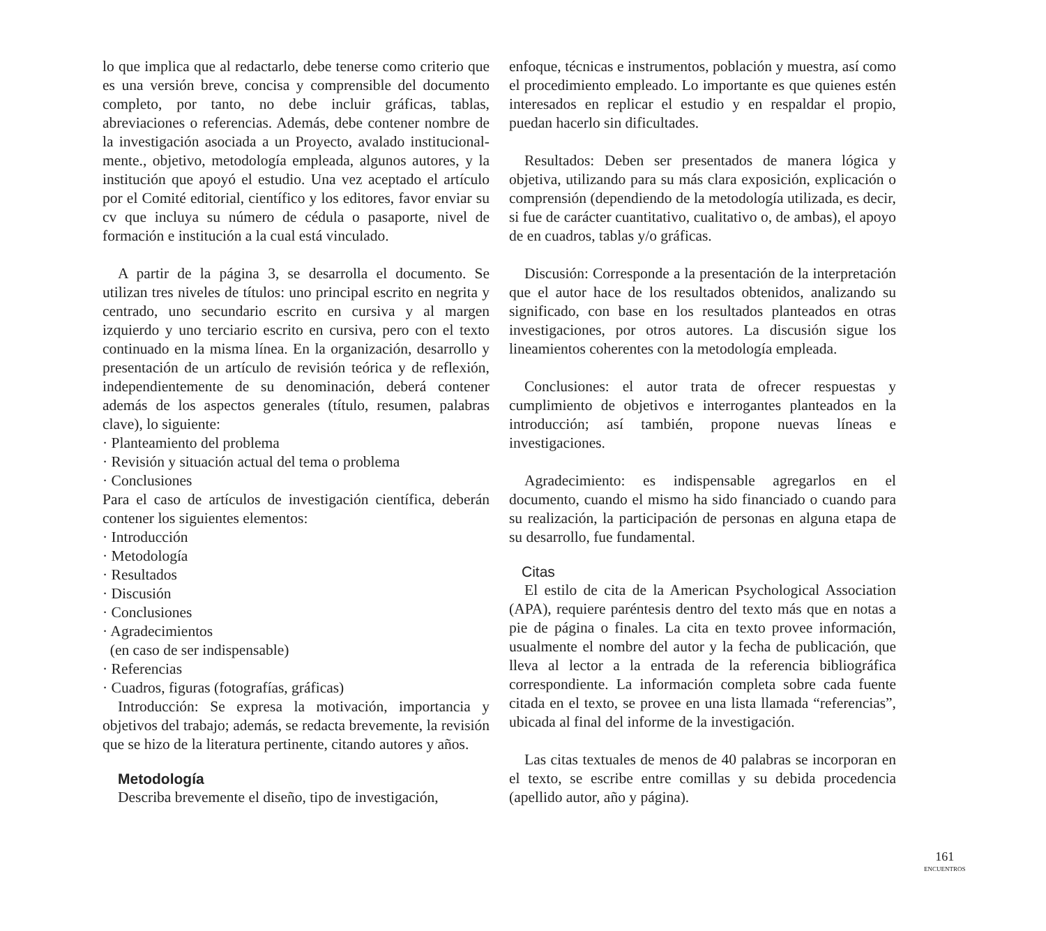lo que implica que al redactarlo, debe tenerse como criterio que es una versión breve, concisa y comprensible del documento completo, por tanto, no debe incluir gráficas, tablas, abreviaciones o referencias. Además, debe contener nombre de la investigación asociada a un Proyecto, avalado institucional- mente., objetivo, metodología empleada, algunos autores, y la institución que apoyó el estudio. Una vez aceptado el artículo por el Comité editorial, científico y los editores, favor enviar su cv que incluya su número de cédula o pasaporte, nivel de formación e institución a la cual está vinculado.
A partir de la página 3, se desarrolla el documento. Se utilizan tres niveles de títulos: uno principal escrito en negrita y centrado, uno secundario escrito en cursiva y al margen izquierdo y uno terciario escrito en cursiva, pero con el texto continuado en la misma línea. En la organización, desarrollo y presentación de un artículo de revisión teórica y de reflexión, independientemente de su denominación, deberá contener además de los aspectos generales (título, resumen, palabras clave), lo siguiente:
· Planteamiento del problema
· Revisión y situación actual del tema o problema
· Conclusiones
Para el caso de artículos de investigación científica, deberán contener los siguientes elementos:
· Introducción
· Metodología
· Resultados
· Discusión
· Conclusiones
· Agradecimientos
(en caso de ser indispensable)
· Referencias
· Cuadros, figuras (fotografías, gráficas)
Introducción: Se expresa la motivación, importancia y objetivos del trabajo; además, se redacta brevemente, la revisión que se hizo de la literatura pertinente, citando autores y años.
Metodología
Describa brevemente el diseño, tipo de investigación,
enfoque, técnicas e instrumentos, población y muestra, así como el procedimiento empleado. Lo importante es que quienes estén interesados en replicar el estudio y en respaldar el propio, puedan hacerlo sin dificultades.
Resultados: Deben ser presentados de manera lógica y objetiva, utilizando para su más clara exposición, explicación o comprensión (dependiendo de la metodología utilizada, es decir, si fue de carácter cuantitativo, cualitativo o, de ambas), el apoyo de en cuadros, tablas y/o gráficas.
Discusión: Corresponde a la presentación de la interpretación que el autor hace de los resultados obtenidos, analizando su significado, con base en los resultados planteados en otras investigaciones, por otros autores. La discusión sigue los lineamientos coherentes con la metodología empleada.
Conclusiones: el autor trata de ofrecer respuestas y cumplimiento de objetivos e interrogantes planteados en la introducción; así también, propone nuevas líneas e investigaciones.
Agradecimiento: es indispensable agregarlos en el documento, cuando el mismo ha sido financiado o cuando para su realización, la participación de personas en alguna etapa de su desarrollo, fue fundamental.
Citas
El estilo de cita de la American Psychological Association (APA), requiere paréntesis dentro del texto más que en notas a pie de página o finales. La cita en texto provee información, usualmente el nombre del autor y la fecha de publicación, que lleva al lector a la entrada de la referencia bibliográfica correspondiente. La información completa sobre cada fuente citada en el texto, se provee en una lista llamada “referencias”, ubicada al final del informe de la investigación.
Las citas textuales de menos de 40 palabras se incorporan en el texto, se escribe entre comillas y su debida procedencia (apellido autor, año y página).
161
ENCUENTROS